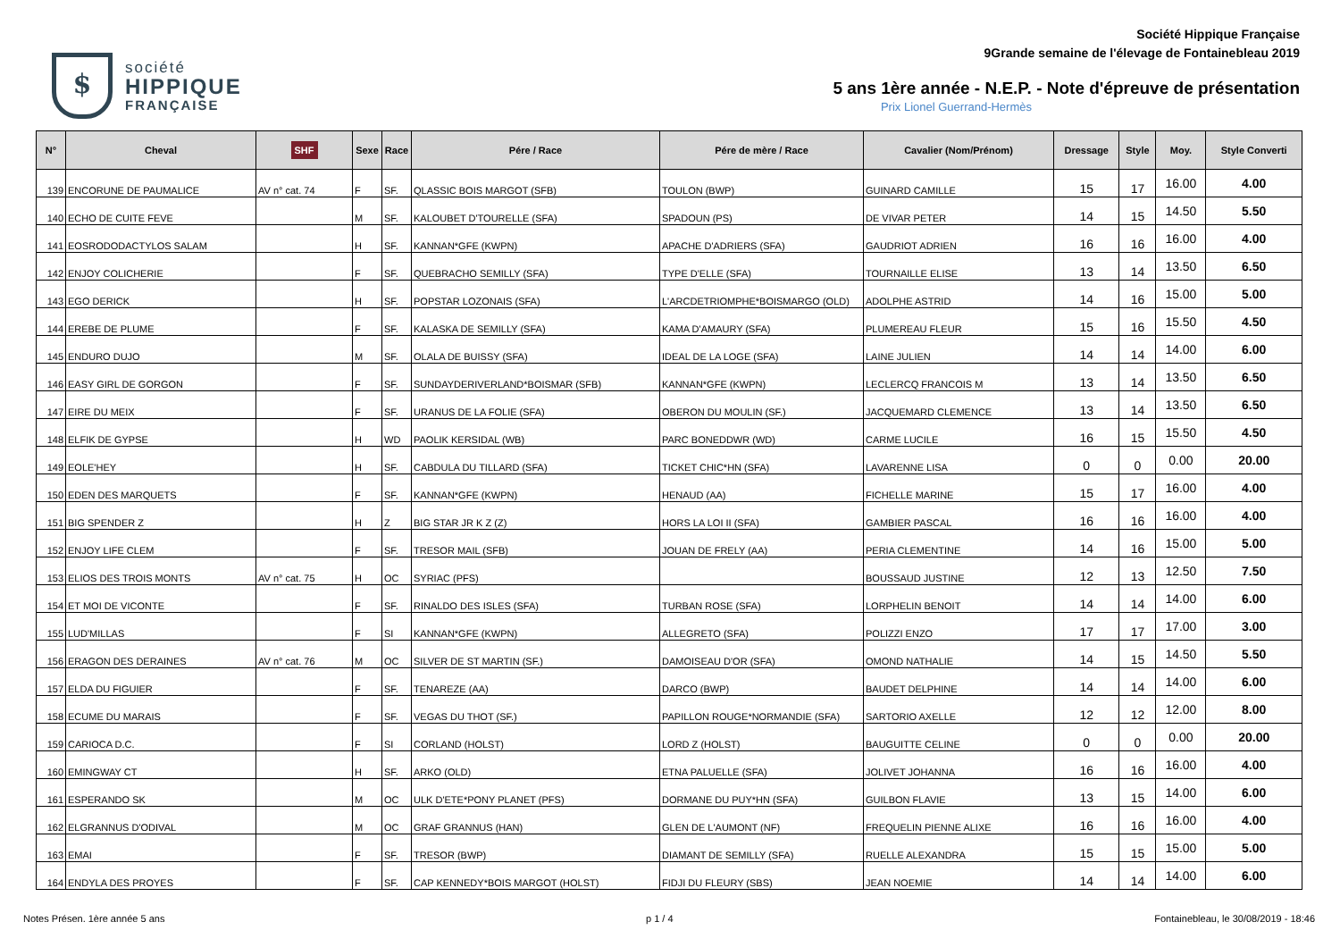$
société
HIPPIQUE
FRANÇAISE
Société Hippique Française
9Grande semaine de l'élevage de Fontainebleau 2019
5 ans 1ère année - N.E.P. - Note d'épreuve de présentation
Prix Lionel Guerrand-Hermès
| N° | Cheval | SHF | Sexe | Race | Pére / Race | Pére de mère / Race | Cavalier (Nom/Prénom) | Dressage | Style | Moy. | Style Converti |
| --- | --- | --- | --- | --- | --- | --- | --- | --- | --- | --- | --- |
| 139 | ENCORUNE DE PAUMALICE | AV n° cat. 74 | F | SF. | QLASSIC BOIS MARGOT (SFB) | TOULON (BWP) | GUINARD CAMILLE | 15 | 17 | 16.00 | 4.00 |
| 140 | ECHO DE CUITE FEVE | | M | SF. | KALOUBET D'TOURELLE (SFA) | SPADOUN (PS) | DE VIVAR PETER | 14 | 15 | 14.50 | 5.50 |
| 141 | EOSRODODACTYLOS SALAM | | H | SF. | KANNAN*GFE (KWPN) | APACHE D'ADRIERS (SFA) | GAUDRIOT ADRIEN | 16 | 16 | 16.00 | 4.00 |
| 142 | ENJOY COLICHERIE | | F | SF. | QUEBRACHO SEMILLY (SFA) | TYPE D'ELLE (SFA) | TOURNAILLE ELISE | 13 | 14 | 13.50 | 6.50 |
| 143 | EGO DERICK | | H | SF. | POPSTAR LOZONAIS (SFA) | L'ARCDETRIOMPHE*BOISMARGO (OLD) | ADOLPHE ASTRID | 14 | 16 | 15.00 | 5.00 |
| 144 | EREBE DE PLUME | | F | SF. | KALASKA DE SEMILLY (SFA) | KAMA D'AMAURY (SFA) | PLUMEREAU FLEUR | 15 | 16 | 15.50 | 4.50 |
| 145 | ENDURO DUJO | | M | SF. | OLALA DE BUISSY (SFA) | IDEAL DE LA LOGE (SFA) | LAINE JULIEN | 14 | 14 | 14.00 | 6.00 |
| 146 | EASY GIRL DE GORGON | | F | SF. | SUNDAYDERIVERLAND*BOISMAR (SFB) | KANNAN*GFE (KWPN) | LECLERCQ FRANCOIS M | 13 | 14 | 13.50 | 6.50 |
| 147 | EIRE DU MEIX | | F | SF. | URANUS DE LA FOLIE (SFA) | OBERON DU MOULIN (SF.) | JACQUEMARD CLEMENCE | 13 | 14 | 13.50 | 6.50 |
| 148 | ELFIK DE GYPSE | | H | WD | PAOLIK KERSIDAL (WB) | PARC BONEDDWR (WD) | CARME LUCILE | 16 | 15 | 15.50 | 4.50 |
| 149 | EOLE'HEY | | H | SF. | CABDULA DU TILLARD (SFA) | TICKET CHIC*HN (SFA) | LAVARENNE LISA | 0 | 0 | 0.00 | 20.00 |
| 150 | EDEN DES MARQUETS | | F | SF. | KANNAN*GFE (KWPN) | HENAUD (AA) | FICHELLE MARINE | 15 | 17 | 16.00 | 4.00 |
| 151 | BIG SPENDER Z | | H | Z | BIG STAR JR K Z (Z) | HORS LA LOI II (SFA) | GAMBIER PASCAL | 16 | 16 | 16.00 | 4.00 |
| 152 | ENJOY LIFE CLEM | | F | SF. | TRESOR MAIL (SFB) | JOUAN DE FRELY (AA) | PERIA CLEMENTINE | 14 | 16 | 15.00 | 5.00 |
| 153 | ELIOS DES TROIS MONTS | AV n° cat. 75 | H | OC | SYRIAC (PFS) | | BOUSSAUD JUSTINE | 12 | 13 | 12.50 | 7.50 |
| 154 | ET MOI DE VICONTE | | F | SF. | RINALDO DES ISLES (SFA) | TURBAN ROSE (SFA) | LORPHELIN BENOIT | 14 | 14 | 14.00 | 6.00 |
| 155 | LUD'MILLAS | | F | SI | KANNAN*GFE (KWPN) | ALLEGRETO (SFA) | POLIZZI ENZO | 17 | 17 | 17.00 | 3.00 |
| 156 | ERAGON DES DERAINES | AV n° cat. 76 | M | OC | SILVER DE ST MARTIN (SF.) | DAMOISEAU D'OR (SFA) | OMOND NATHALIE | 14 | 15 | 14.50 | 5.50 |
| 157 | ELDA DU FIGUIER | | F | SF. | TENAREZE (AA) | DARCO (BWP) | BAUDET DELPHINE | 14 | 14 | 14.00 | 6.00 |
| 158 | ECUME DU MARAIS | | F | SF. | VEGAS DU THOT (SF.) | PAPILLON ROUGE*NORMANDIE (SFA) | SARTORIO AXELLE | 12 | 12 | 12.00 | 8.00 |
| 159 | CARIOCA D.C. | | F | SI | CORLAND (HOLST) | LORD Z (HOLST) | BAUGUITTE CELINE | 0 | 0 | 0.00 | 20.00 |
| 160 | EMINGWAY CT | | H | SF. | ARKO (OLD) | ETNA PALUELLE (SFA) | JOLIVET JOHANNA | 16 | 16 | 16.00 | 4.00 |
| 161 | ESPERANDO SK | | M | OC | ULK D'ETE*PONY PLANET (PFS) | DORMANE DU PUY*HN (SFA) | GUILBON FLAVIE | 13 | 15 | 14.00 | 6.00 |
| 162 | ELGRANNUS D'ODIVAL | | M | OC | GRAF GRANNUS (HAN) | GLEN DE L'AUMONT (NF) | FREQUELIN PIENNE ALIXE | 16 | 16 | 16.00 | 4.00 |
| 163 | EMAI | | F | SF. | TRESOR (BWP) | DIAMANT DE SEMILLY (SFA) | RUELLE ALEXANDRA | 15 | 15 | 15.00 | 5.00 |
| 164 | ENDYLA DES PROYES | | F | SF. | CAP KENNEDY*BOIS MARGOT (HOLST) | FIDJI DU FLEURY (SBS) | JEAN NOEMIE | 14 | 14 | 14.00 | 6.00 |
Notes Présen. 1ère année 5 ans p 1 / 4 Fontainebleau, le 30/08/2019 - 18:46